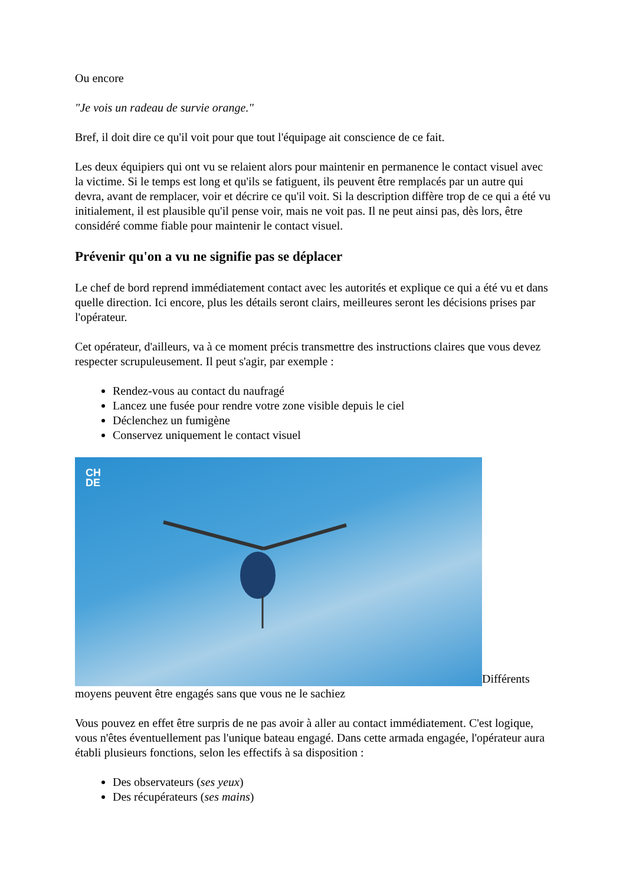Ou encore
"Je vois un radeau de survie orange."
Bref, il doit dire ce qu'il voit pour que tout l'équipage ait conscience de ce fait.
Les deux équipiers qui ont vu se relaient alors pour maintenir en permanence le contact visuel avec la victime. Si le temps est long et qu'ils se fatiguent, ils peuvent être remplacés par un autre qui devra, avant de remplacer, voir et décrire ce qu'il voit. Si la description diffère trop de ce qui a été vu initialement, il est plausible qu'il pense voir, mais ne voit pas. Il ne peut ainsi pas, dès lors, être considéré comme fiable pour maintenir le contact visuel.
Prévenir qu'on a vu ne signifie pas se déplacer
Le chef de bord reprend immédiatement contact avec les autorités et explique ce qui a été vu et dans quelle direction. Ici encore, plus les détails seront clairs, meilleures seront les décisions prises par l'opérateur.
Cet opérateur, d'ailleurs, va à ce moment précis transmettre des instructions claires que vous devez respecter scrupuleusement. Il peut s'agir, par exemple :
Rendez-vous au contact du naufragé
Lancez une fusée pour rendre votre zone visible depuis le ciel
Déclenchez un fumigène
Conservez uniquement le contact visuel
CH
DE Différents moyens peuvent être engagés sans que vous ne le sachiez
Vous pouvez en effet être surpris de ne pas avoir à aller au contact immédiatement. C'est logique, vous n'êtes éventuellement pas l'unique bateau engagé. Dans cette armada engagée, l'opérateur aura établi plusieurs fonctions, selon les effectifs à sa disposition :
Des observateurs (ses yeux)
Des récupérateurs (ses mains)